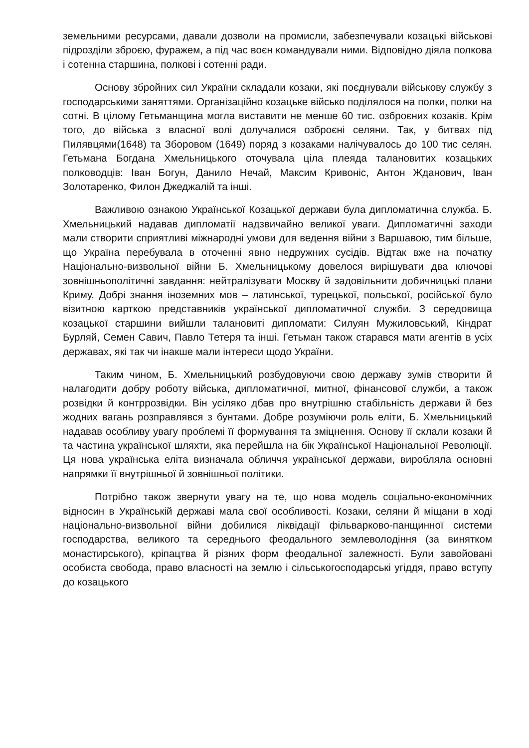земельними ресурсами, давали дозволи на промисли, забезпечували козацькі військові підрозділи зброєю, фуражем, а під час воєн командували ними. Відповідно діяла полкова і сотенна старшина, полкові і сотенні ради.
Основу збройних сил України складали козаки, які поєднували військову службу з господарськими заняттями. Організаційно козацьке військо поділялося на полки, полки на сотні. В цілому Гетьманщина могла виставити не менше 60 тис. озброєних козаків. Крім того, до війська з власної волі долучалися озброєні селяни. Так, у битвах під Пилявцями(1648) та Зборовом (1649) поряд з козаками налічувалось до 100 тис селян. Гетьмана Богдана Хмельницького оточувала ціла плеяда талановитих козацьких полководців: Іван Богун, Данило Нечай, Максим Кривоніс, Антон Жданович, Іван Золотаренко, Филон Джеджалій та інші.
Важливою ознакою Української Козацької держави була дипломатична служба. Б. Хмельницький надавав дипломатії надзвичайно великої уваги. Дипломатичні заходи мали створити сприятливі міжнародні умови для ведення війни з Варшавою, тим більше, що Україна перебувала в оточенні явно недружних сусідів. Відтак вже на початку Національно-визвольної війни Б. Хмельницькому довелося вирішувати два ключові зовнішньополітичні завдання: нейтралізувати Москву й задовільнити добичницькі плани Криму. Добрі знання іноземних мов – латинської, турецької, польської, російської було візитною карткою представників української дипломатичної служби. З середовища козацької старшини вийшли талановиті дипломати: Силуян Мужиловський, Кіндрат Бурляй, Семен Савич, Павло Тетеря та інші. Гетьман також старався мати агентів в усіх державах, які так чи інакше мали інтереси щодо України.
Таким чином, Б. Хмельницький розбудовуючи свою державу зумів створити й налагодити добру роботу війська, дипломатичної, митної, фінансової служби, а також розвідки й контррозвідки. Він усіляко дбав про внутрішню стабільність держави й без жодних вагань розправлявся з бунтами. Добре розуміючи роль еліти, Б. Хмельницький надавав особливу увагу проблемі її формування та зміцнення. Основу її склали козаки й та частина української шляхти, яка перейшла на бік Української Національної Революції. Ця нова українська еліта визначала обличчя української держави, виробляла основні напрямки її внутрішньої й зовнішньої політики.
Потрібно також звернути увагу на те, що нова модель соціально-економічних відносин в Українській державі мала свої особливості. Козаки, селяни й міщани в ході національно-визвольної війни добилися ліквідації фільварково-панщинної системи господарства, великого та середнього феодального землеволодіння (за винятком монастирського), кріпацтва й різних форм феодальної залежності. Були завойовані особиста свобода, право власності на землю і сільськогосподарські угіддя, право вступу до козацького